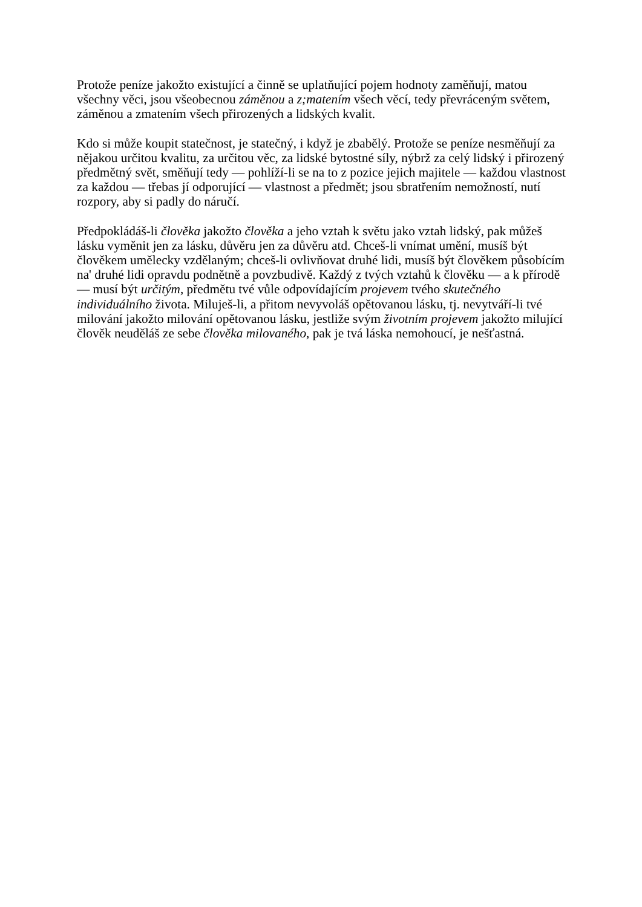Protože peníze jakožto existující a činně se uplatňující pojem hodnoty zaměňují, matou všechny věci, jsou všeobecnou záměnou a z;matením všech věcí, tedy převráceným světem, záměnou a zmatením všech přirozených a lidských kvalit.
Kdo si může koupit statečnost, je statečný, i když je zbabělý. Protože se peníze nesměňují za nějakou určitou kvalitu, za určitou věc, za lidské bytostné síly, nýbrž za celý lidský i přirozený předmětný svět, směňují tedy — pohlíží-li se na to z pozice jejich majitele — každou vlastnost za každou — třebas jí odporující — vlastnost a předmět; jsou sbratřením nemožností, nutí rozpory, aby si padly do náručí.
Předpokládáš-li člověka jakožto člověka a jeho vztah k světu jako vztah lidský, pak můžeš lásku vyměnit jen za lásku, důvěru jen za důvěru atd. Chceš-li vnímat umění, musíš být člověkem umělecky vzdělaným; chceš-li ovlivňovat druhé lidi, musíš být člověkem působícím na' druhé lidi opravdu podnětně a povzbudivě. Každý z tvých vztahů k člověku — a k přírodě — musí být určitým, předmětu tvé vůle odpovídajícím projevem tvého skutečného individuálního života. Miluješ-li, a přitom nevyvoláš opětovanou lásku, tj. nevytváří-li tvé milování jakožto milování opětovanou lásku, jestliže svým životním projevem jakožto milující člověk neuděláš ze sebe člověka milovaného, pak je tvá láska nemohoucí, je nešťastná.